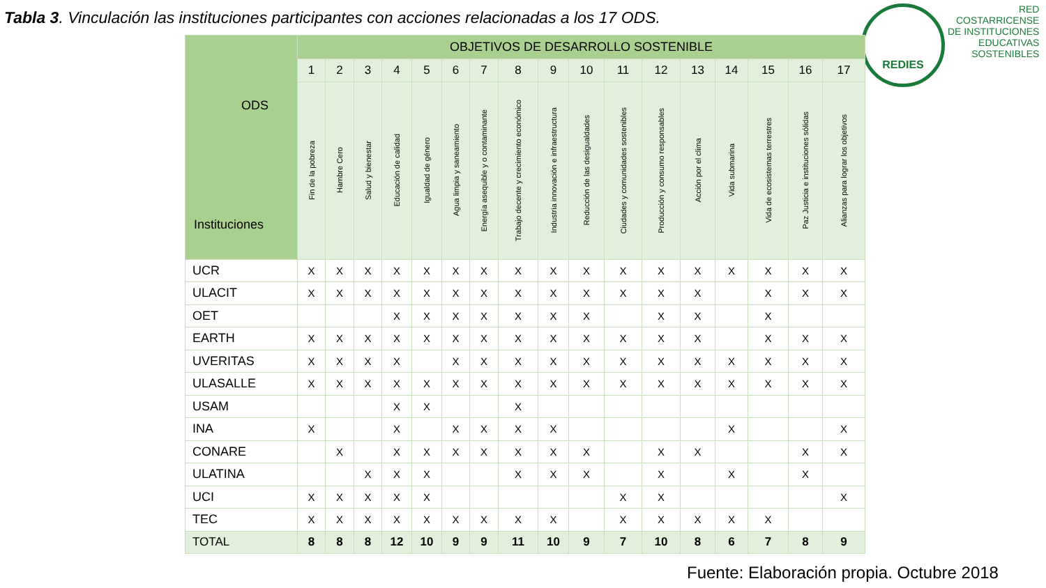Tabla 3. Vinculación las instituciones participantes con acciones relacionadas a los 17 ODS.
REDIES
RED
COSTARRICENSE
DE INSTITUCIONES
EDUCATIVAS
SOSTENIBLES
| ODS Instituciones | OBJETIVOS DE DESARROLLO SOSTENIBLE | | | | | | | | | | | | | | | | |
| --- | --- | --- | --- | --- | --- | --- | --- | --- | --- | --- | --- | --- | --- | --- | --- | --- | --- |
| | 1 | 2 | 3 | 4 | 5 | 6 | 7 | 8 | 9 | 10 | 11 | 12 | 13 | 14 | 15 | 16 | 17 |
| | Fin de la pobreza | Hambre Cero | Salud y bienestar | Educación de calidad | Igualdad de género | Agua limpia y saneamiento | Energía asequible y o contaminante | Trabajo decente y crecimiento económico | Industria innovación e infraestructura | Reducción de las desigualdades | Ciudades y comunidades sostenibles | Producción y consumo responsables | Acción por el clima | Vida submarina | Vida de ecosistemas terrestres | Paz Justicia e instituciones sólidas | Alianzas para lograr los objetivos |
| UCR | X | X | X | X | X | X | X | X | X | X | X | X | X | X | X | X | X |
| ULACIT | X | X | X | X | X | X | X | X | X | X | X | X | X | | X | X | X |
| OET | | | | X | X | X | X | X | X | X | | X | X | | X | | |
| EARTH | X | X | X | X | X | X | X | X | X | X | X | X | X | | X | X | X |
| UVERITAS | X | X | X | X | | X | X | X | X | X | X | X | X | X | X | X | X |
| ULASALLE | X | X | X | X | X | X | X | X | X | X | X | X | X | X | X | X | X |
| USAM | | | | X | X | | | X | | | | | | | | | |
| INA | X | | | X | | X | X | X | X | | | | | X | | | X |
| CONARE | | X | | X | X | X | X | X | X | X | | X | X | | | X | X |
| ULATINA | | | X | X | X | | | X | X | X | | X | | X | | X | |
| UCI | X | X | X | X | X | | | | | | X | X | | | | | X |
| TEC | X | X | X | X | X | X | X | X | X | | X | X | X | X | X | | |
| TOTAL | 8 | 8 | 8 | 12 | 10 | 9 | 9 | 11 | 10 | 9 | 7 | 10 | 8 | 6 | 7 | 8 | 9 |
Fuente: Elaboración propia. Octubre 2018